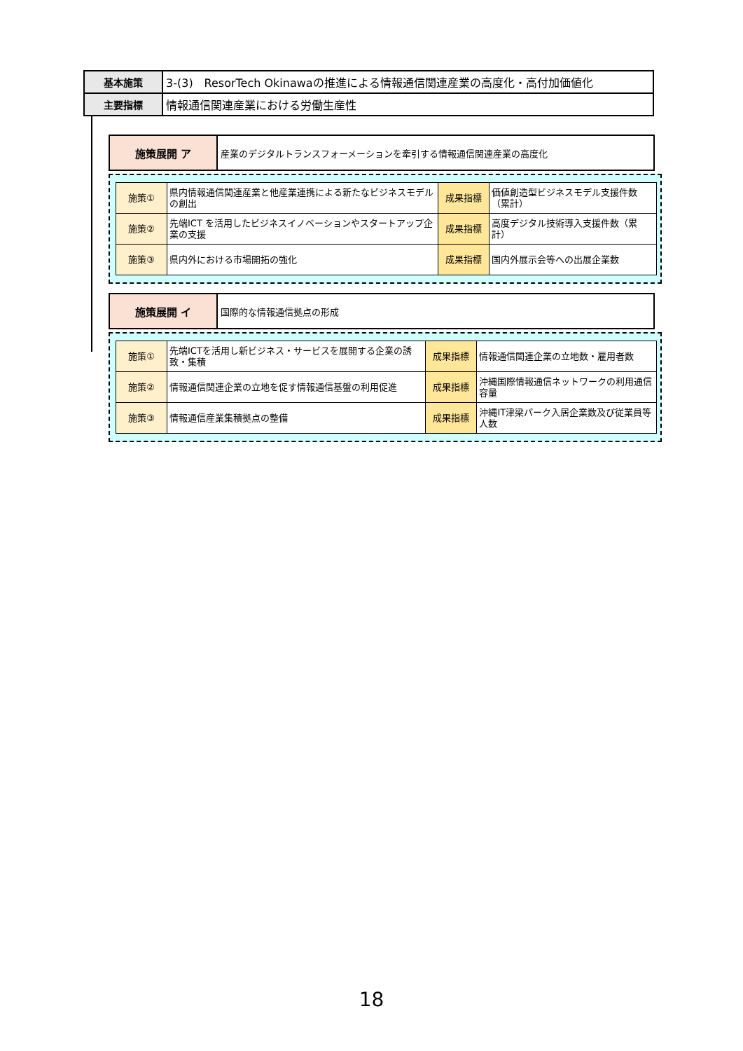| 基本施策 | 3-(3) ResorTech Okinawaの推進による情報通信関連産業の高度化・高付加価値化 |
| 主要指標 | 情報通信関連産業における労働生産性 |
| 施策展開 ア | 産業のデジタルトランスフォーメーションを牽引する情報通信関連産業の高度化 |
| 施策① | 県内情報通信関連産業と他産業連携による新たなビジネスモデルの創出 | 成果指標 | 価値創造型ビジネスモデル支援件数（累計） |
| 施策② | 先端ICT を活用したビジネスイノベーションやスタートアップ企業の支援 | 成果指標 | 高度デジタル技術導入支援件数（累計） |
| 施策③ | 県内外における市場開拓の強化 | 成果指標 | 国内外展示会等への出展企業数 |
| 施策展開 イ | 国際的な情報通信拠点の形成 |
| 施策① | 先端ICTを活用し新ビジネス・サービスを展開する企業の誘致・集積 | 成果指標 | 情報通信関連企業の立地数・雇用者数 |
| 施策② | 情報通信関連企業の立地を促す情報通信基盤の利用促進 | 成果指標 | 沖縄国際情報通信ネットワークの利用通信容量 |
| 施策③ | 情報通信産業集積拠点の整備 | 成果指標 | 沖縄IT津梁パーク入居企業数及び従業員等人数 |
18